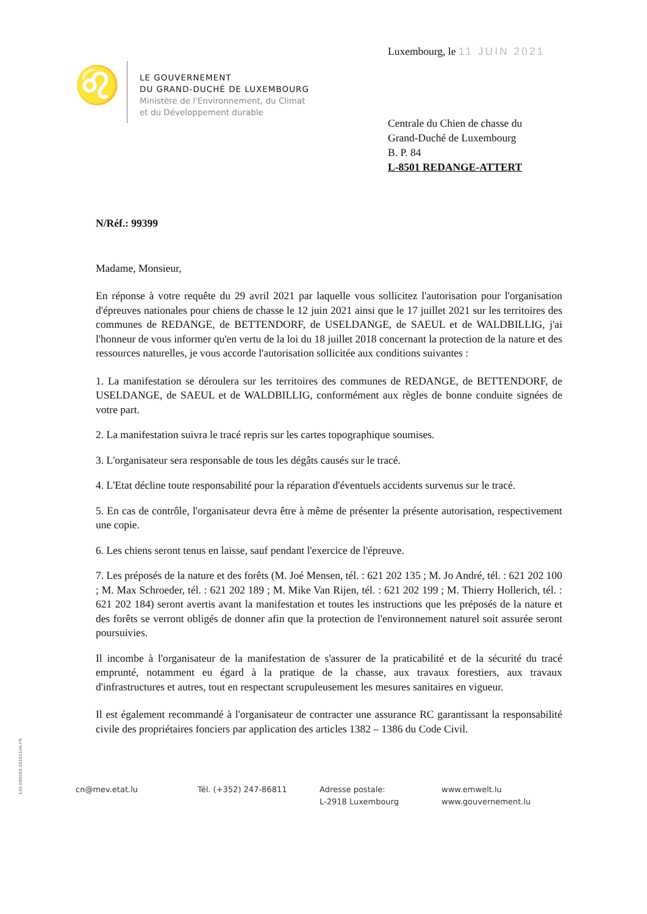Luxembourg, le 11 JUIN 2021
♌
LE GOUVERNEMENT
DU GRAND-DUCHÉ DE LUXEMBOURG
Ministère de l'Environnement, du Climat
et du Développement durable
Centrale du Chien de chasse du
Grand-Duché de Luxembourg
B. P. 84
L-8501 REDANGE-ATTERT
N/Réf.: 99399
Madame, Monsieur,
En réponse à votre requête du 29 avril 2021 par laquelle vous sollicitez l'autorisation pour l'organisation d'épreuves nationales pour chiens de chasse le 12 juin 2021 ainsi que le 17 juillet 2021 sur les territoires des communes de REDANGE, de BETTENDORF, de USELDANGE, de SAEUL et de WALDBILLIG, j'ai l'honneur de vous informer qu'en vertu de la loi du 18 juillet 2018 concernant la protection de la nature et des ressources naturelles, je vous accorde l'autorisation sollicitée aux conditions suivantes :
1. La manifestation se déroulera sur les territoires des communes de REDANGE, de BETTENDORF, de USELDANGE, de SAEUL et de WALDBILLIG, conformément aux règles de bonne conduite signées de votre part.
2. La manifestation suivra le tracé repris sur les cartes topographique soumises.
3. L'organisateur sera responsable de tous les dégâts causés sur le tracé.
4. L'Etat décline toute responsabilité pour la réparation d'éventuels accidents survenus sur le tracé.
5. En cas de contrôle, l'organisateur devra être à même de présenter la présente autorisation, respectivement une copie.
6. Les chiens seront tenus en laisse, sauf pendant l'exercice de l'épreuve.
7. Les préposés de la nature et des forêts (M. Joé Mensen, tél. : 621 202 135 ; M. Jo André, tél. : 621 202 100 ; M. Max Schroeder, tél. : 621 202 189 ; M. Mike Van Rijen, tél. : 621 202 199 ; M. Thierry Hollerich, tél. : 621 202 184) seront avertis avant la manifestation et toutes les instructions que les préposés de la nature et des forêts se verront obligés de donner afin que la protection de l'environnement naturel soit assurée seront poursuivies.
Il incombe à l'organisateur de la manifestation de s'assurer de la praticabilité et de la sécurité du tracé emprunté, notamment eu égard à la pratique de la chasse, aux travaux forestiers, aux travaux d'infrastructures et autres, tout en respectant scrupuleusement les mesures sanitaires en vigueur.
Il est également recommandé à l'organisateur de contracter une assurance RC garantissant la responsabilité civile des propriétaires fonciers par application des articles 1382 – 1386 du Code Civil.
130-000054-20161104-FR
cn@mev.etat.lu Tél. (+352) 247-86811 Adresse postale:
L-2918 Luxembourg
www.emwelt.lu
www.gouvernement.lu